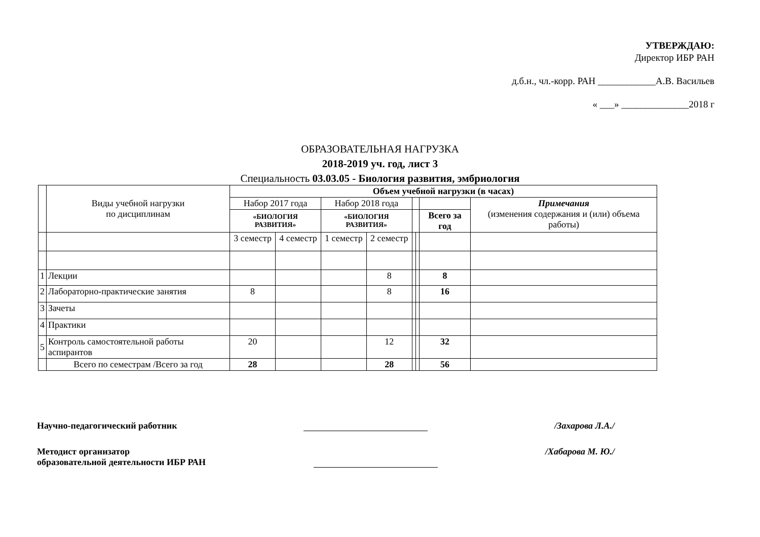УТВЕРЖДАЮ:
Директор ИБР РАН
д.б.н., чл.-корр. РАН ____________А.В. Васильев
« ___» ______________2018 г
ОБРАЗОВАТЕЛЬНАЯ НАГРУЗКА
2018-2019 уч. год, лист 3
Специальность 03.03.05 - Биология развития, эмбриология
| | Виды учебной нагрузки по дисциплинам | Объем учебной нагрузки (в часах) | | | | | | | |
| | | Набор 2017 года | | Набор 2018 года | | | | | Примечания (изменения содержания и (или) объема работы) |
| | | «БИОЛОГИЯ РАЗВИТИЯ» | | «БИОЛОГИЯ РАЗВИТИЯ» | | | | Всего за год | |
| | | 3 семестр | 4 семестр | 1 семестр | 2 семестр | | | | |
| 1 | Лекции | | | | 8 | | | 8 | |
| 2 | Лабораторно-практические занятия | 8 | | | 8 | | | 16 | |
| 3 | Зачеты | | | | | | | | |
| 4 | Практики | | | | | | | | |
| 5 | Контроль самостоятельной работы аспирантов | 20 | | | 12 | | | 32 | |
| | Всего по семестрам /Всего за год | 28 | | | 28 | | | 56 | |
Научно-педагогический работник /Захарова Л.А./
Методист организатор
образовательной деятельности ИБР РАН /Хабарова М. Ю./